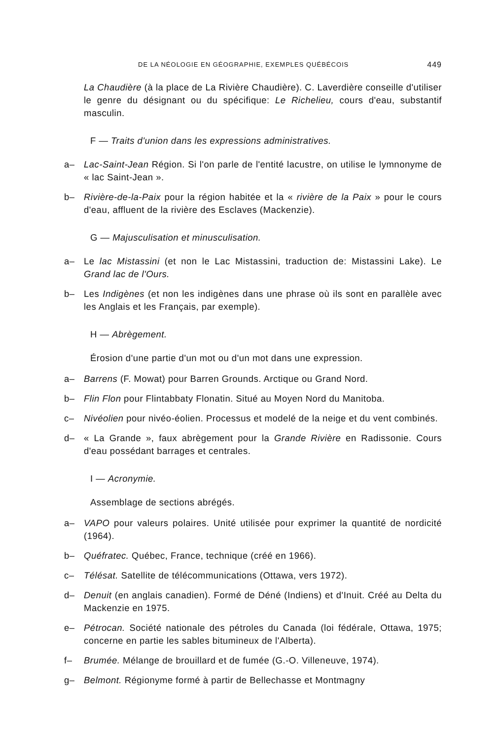DE LA NÉOLOGIE EN GÉOGRAPHIE, EXEMPLES QUÉBÉCOIS 449
La Chaudière (à la place de La Rivière Chaudière). C. Laverdière conseille d'utiliser le genre du désignant ou du spécifique: Le Richelieu, cours d'eau, substantif masculin.
F — Traits d'union dans les expressions administratives.
a– Lac-Saint-Jean Région. Si l'on parle de l'entité lacustre, on utilise le lymnonyme de « lac Saint-Jean ».
b– Rivière-de-la-Paix pour la région habitée et la « rivière de la Paix » pour le cours d'eau, affluent de la rivière des Esclaves (Mackenzie).
G — Majusculisation et minusculisation.
a– Le lac Mistassini (et non le Lac Mistassini, traduction de: Mistassini Lake). Le Grand lac de l'Ours.
b– Les Indigènes (et non les indigènes dans une phrase où ils sont en parallèle avec les Anglais et les Français, par exemple).
H — Abrègement.
Érosion d'une partie d'un mot ou d'un mot dans une expression.
a– Barrens (F. Mowat) pour Barren Grounds. Arctique ou Grand Nord.
b– Flin Flon pour Flintabbaty Flonatin. Situé au Moyen Nord du Manitoba.
c– Nivéolien pour nivéo-éolien. Processus et modelé de la neige et du vent combinés.
d– « La Grande », faux abrègement pour la Grande Rivière en Radissonie. Cours d'eau possédant barrages et centrales.
I — Acronymie.
Assemblage de sections abrégés.
a– VAPO pour valeurs polaires. Unité utilisée pour exprimer la quantité de nordicité (1964).
b– Quéfratec. Québec, France, technique (créé en 1966).
c– Télésat. Satellite de télécommunications (Ottawa, vers 1972).
d– Denuit (en anglais canadien). Formé de Déné (Indiens) et d'Inuit. Créé au Delta du Mackenzie en 1975.
e– Pétrocan. Société nationale des pétroles du Canada (loi fédérale, Ottawa, 1975; concerne en partie les sables bitumineux de l'Alberta).
f– Brumée. Mélange de brouillard et de fumée (G.-O. Villeneuve, 1974).
g– Belmont. Régionyme formé à partir de Bellechasse et Montmagny